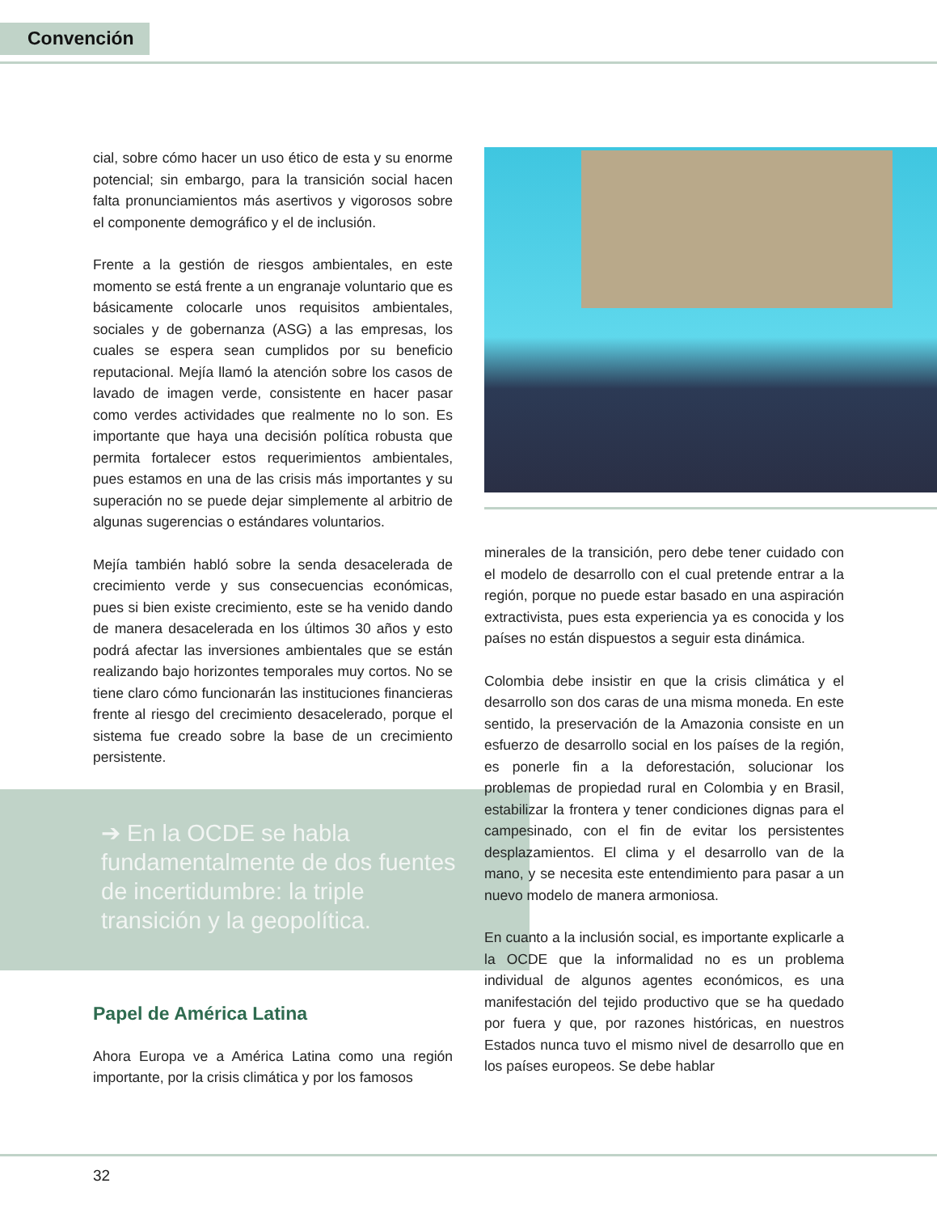Convención
cial, sobre cómo hacer un uso ético de esta y su enorme potencial; sin embargo, para la transición social hacen falta pronunciamientos más asertivos y vigorosos sobre el componente demográfico y el de inclusión.
Frente a la gestión de riesgos ambientales, en este momento se está frente a un engranaje voluntario que es básicamente colocarle unos requisitos ambientales, sociales y de gobernanza (ASG) a las empresas, los cuales se espera sean cumplidos por su beneficio reputacional. Mejía llamó la atención sobre los casos de lavado de imagen verde, consistente en hacer pasar como verdes actividades que realmente no lo son. Es importante que haya una decisión política robusta que permita fortalecer estos requerimientos ambientales, pues estamos en una de las crisis más importantes y su superación no se puede dejar simplemente al arbitrio de algunas sugerencias o estándares voluntarios.
Mejía también habló sobre la senda desacelerada de crecimiento verde y sus consecuencias económicas, pues si bien existe crecimiento, este se ha venido dando de manera desacelerada en los últimos 30 años y esto podrá afectar las inversiones ambientales que se están realizando bajo horizontes temporales muy cortos. No se tiene claro cómo funcionarán las instituciones financieras frente al riesgo del crecimiento desacelerado, porque el sistema fue creado sobre la base de un crecimiento persistente.
➔ En la OCDE se habla fundamentalmente de dos fuentes de incertidumbre: la triple transición y la geopolítica.
Papel de América Latina
Ahora Europa ve a América Latina como una región importante, por la crisis climática y por los famosos
minerales de la transición, pero debe tener cuidado con el modelo de desarrollo con el cual pretende entrar a la región, porque no puede estar basado en una aspiración extractivista, pues esta experiencia ya es conocida y los países no están dispuestos a seguir esta dinámica.
Colombia debe insistir en que la crisis climática y el desarrollo son dos caras de una misma moneda. En este sentido, la preservación de la Amazonia consiste en un esfuerzo de desarrollo social en los países de la región, es ponerle fin a la deforestación, solucionar los problemas de propiedad rural en Colombia y en Brasil, estabilizar la frontera y tener condiciones dignas para el campesinado, con el fin de evitar los persistentes desplazamientos. El clima y el desarrollo van de la mano, y se necesita este entendimiento para pasar a un nuevo modelo de manera armoniosa.
En cuanto a la inclusión social, es importante explicarle a la OCDE que la informalidad no es un problema individual de algunos agentes económicos, es una manifestación del tejido productivo que se ha quedado por fuera y que, por razones históricas, en nuestros Estados nunca tuvo el mismo nivel de desarrollo que en los países europeos. Se debe hablar
32